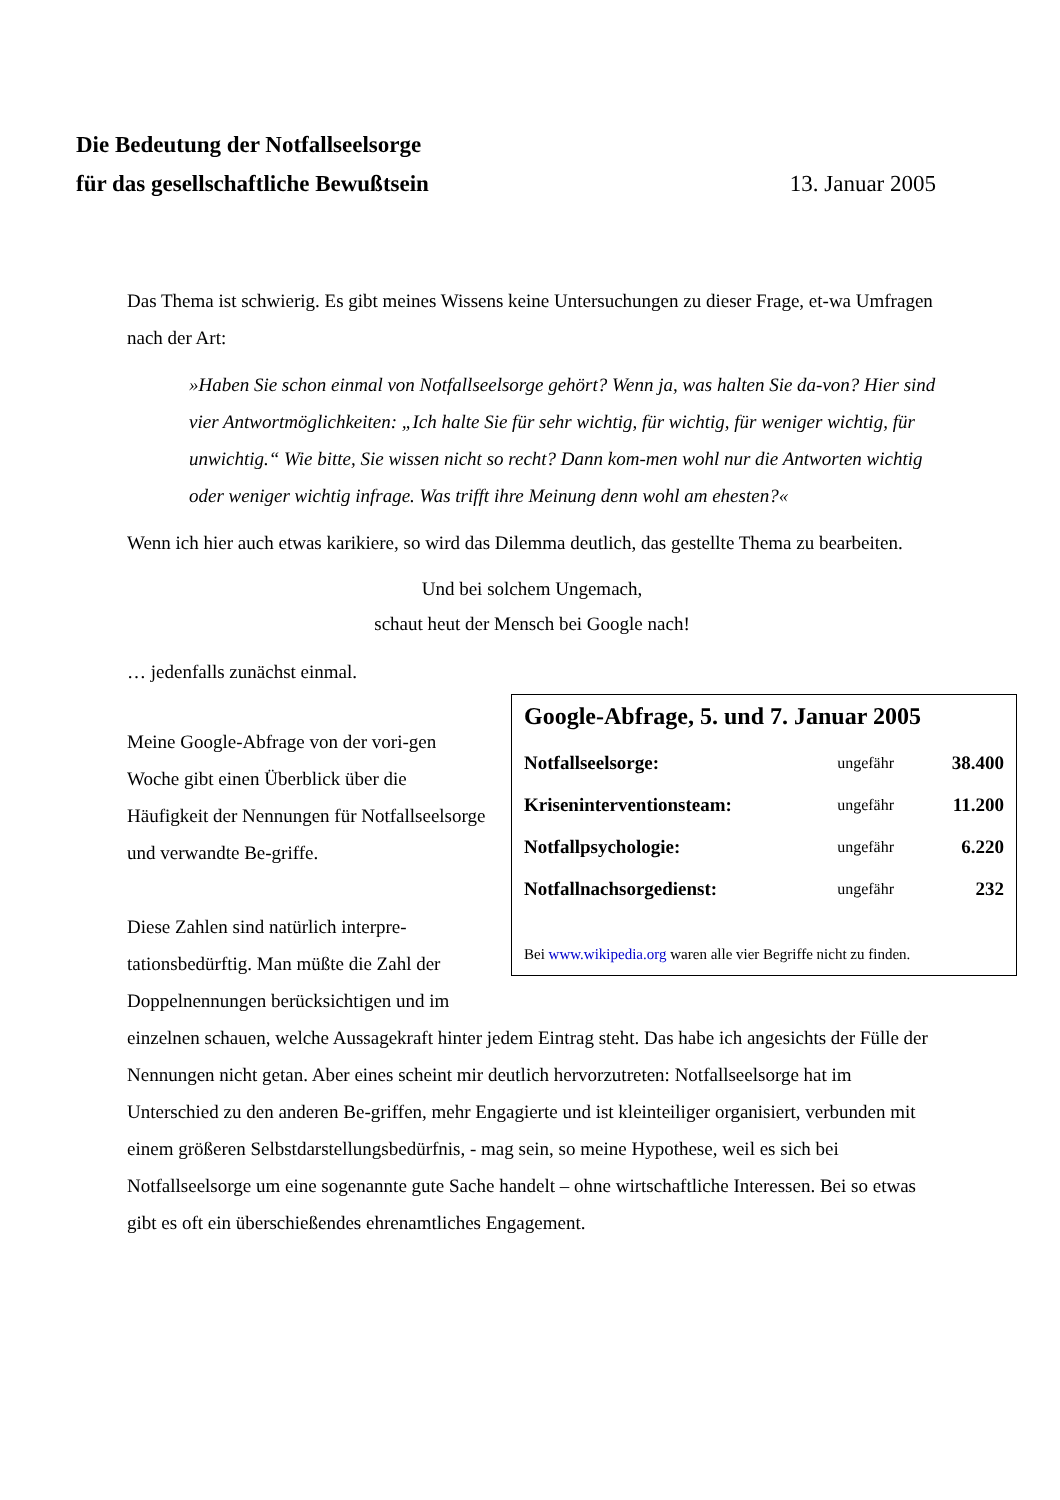Die Bedeutung der Notfallseelsorge
für das gesellschaftliche Bewußtsein 13. Januar 2005
Das Thema ist schwierig. Es gibt meines Wissens keine Untersuchungen zu dieser Frage, et-wa Umfragen nach der Art:
»Haben Sie schon einmal von Notfallseelsorge gehört? Wenn ja, was halten Sie da-von? Hier sind vier Antwortmöglichkeiten: „Ich halte Sie für sehr wichtig, für wichtig, für weniger wichtig, für unwichtig.“ Wie bitte, Sie wissen nicht so recht? Dann kom-men wohl nur die Antworten wichtig oder weniger wichtig infrage. Was trifft ihre Meinung denn wohl am ehesten?«
Wenn ich hier auch etwas karikiere, so wird das Dilemma deutlich, das gestellte Thema zu bearbeiten.
Und bei solchem Ungemach,
schaut heut der Mensch bei Google nach!
… jedenfalls zunächst einmal.
Google-Abfrage, 5. und 7. Januar 2005
| Notfallseelsorge: | ungefähr | 38.400 |
| Kriseninterventionsteam: | ungefähr | 11.200 |
| Notfallpsychologie: | ungefähr | 6.220 |
| Notfallnachsorgedienst: | ungefähr | 232 |
Bei www.wikipedia.org waren alle vier Begriffe nicht zu finden.
Meine Google-Abfrage von der vori-gen Woche gibt einen Überblick über die Häufigkeit der Nennungen für Notfallseelsorge und verwandte Be-griffe.
Diese Zahlen sind natürlich interpre-tationsbedürftig. Man müßte die Zahl der Doppelnennungen berücksichtigen und im einzelnen schauen, welche Aussagekraft hinter jedem Eintrag steht. Das habe ich angesichts der Fülle der Nennungen nicht getan. Aber eines scheint mir deutlich hervorzutreten: Notfallseelsorge hat im Unterschied zu den anderen Be-griffen, mehr Engagierte und ist kleinteiliger organisiert, verbunden mit einem größeren Selbstdarstellungsbedürfnis, - mag sein, so meine Hypothese, weil es sich bei Notfallseelsorge um eine sogenannte gute Sache handelt – ohne wirtschaftliche Interessen. Bei so etwas gibt es oft ein überschießendes ehrenamtliches Engagement.